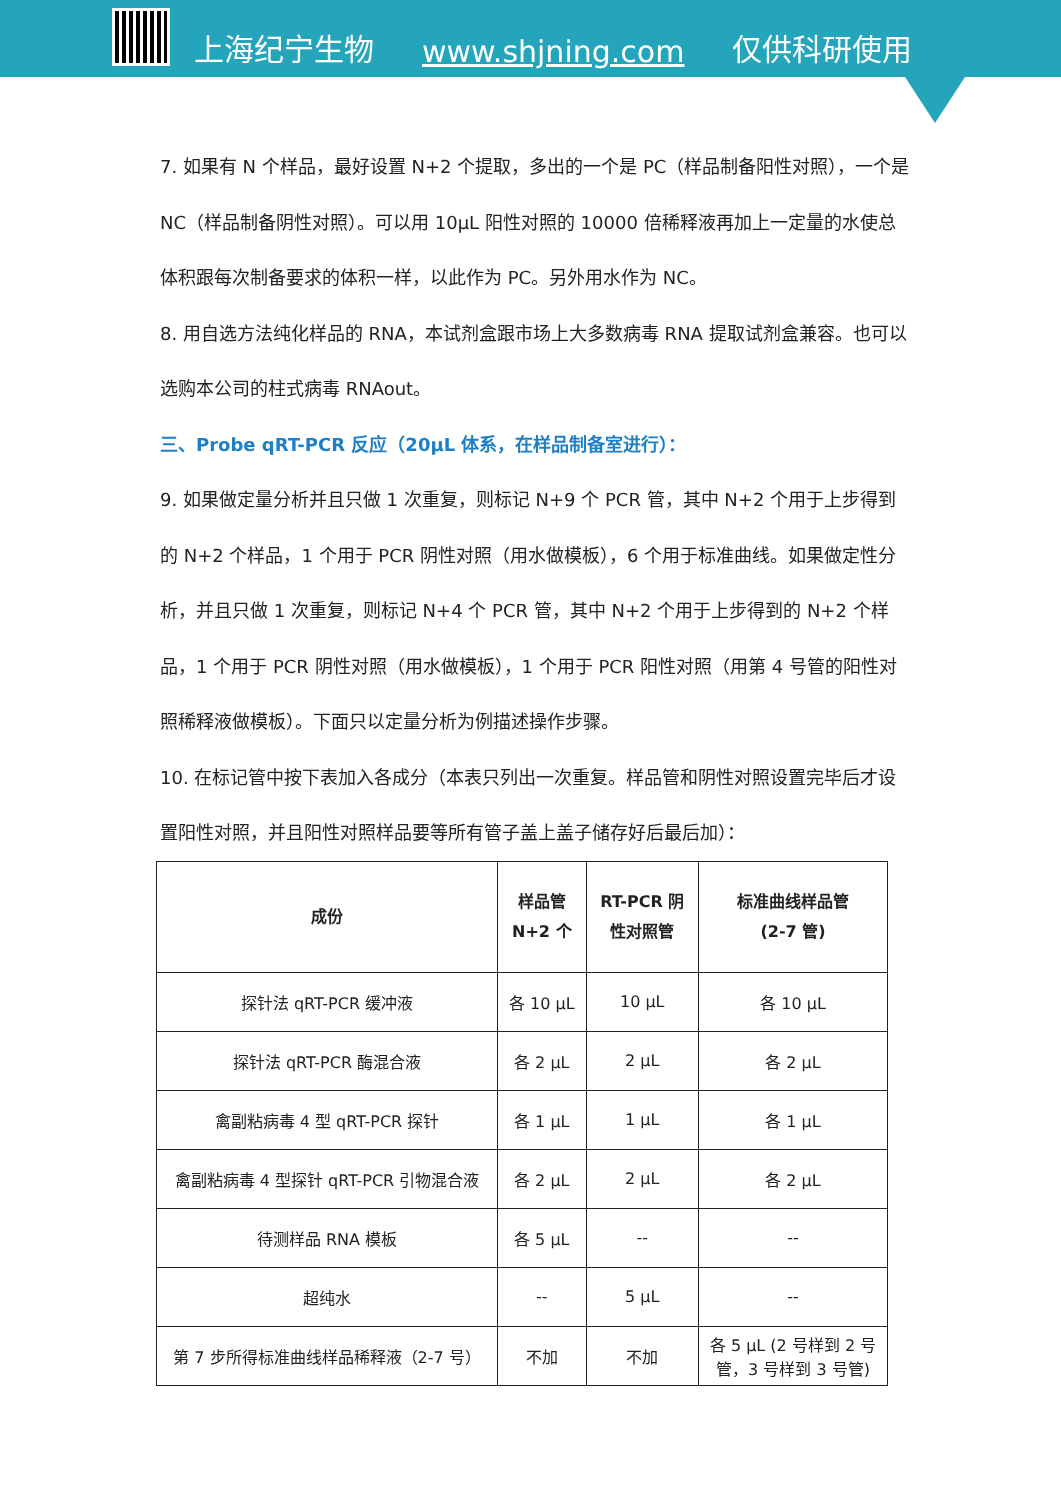上海纪宁生物 www.shjning.com 仅供科研使用
7. 如果有 N 个样品，最好设置 N+2 个提取，多出的一个是 PC（样品制备阳性对照），一个是 NC（样品制备阴性对照）。可以用 10μL 阳性对照的 10000 倍稀释液再加上一定量的水使总体积跟每次制备要求的体积一样，以此作为 PC。另外用水作为 NC。
8. 用自选方法纯化样品的 RNA，本试剂盒跟市场上大多数病毒 RNA 提取试剂盒兼容。也可以选购本公司的柱式病毒 RNAout。
三、Probe qRT-PCR 反应（20μL 体系，在样品制备室进行）：
9. 如果做定量分析并且只做 1 次重复，则标记 N+9 个 PCR 管，其中 N+2 个用于上步得到的 N+2 个样品，1 个用于 PCR 阴性对照（用水做模板），6 个用于标准曲线。如果做定性分析，并且只做 1 次重复，则标记 N+4 个 PCR 管，其中 N+2 个用于上步得到的 N+2 个样品，1 个用于 PCR 阴性对照（用水做模板），1 个用于 PCR 阳性对照（用第 4 号管的阳性对照稀释液做模板）。下面只以定量分析为例描述操作步骤。
10. 在标记管中按下表加入各成分（本表只列出一次重复。样品管和阴性对照设置完毕后才设置阳性对照，并且阳性对照样品要等所有管子盖上盖子储存好后最后加）：
| 成份 | 样品管 N+2 个 | RT-PCR 阴 性对照管 | 标准曲线样品管 (2-7 管) |
| --- | --- | --- | --- |
| 探针法 qRT-PCR 缓冲液 | 各 10 μL | 10 μL | 各 10 μL |
| 探针法 qRT-PCR 酶混合液 | 各 2 μL | 2 μL | 各 2 μL |
| 禽副粘病毒 4 型 qRT-PCR 探针 | 各 1 μL | 1 μL | 各 1 μL |
| 禽副粘病毒 4 型探针 qRT-PCR 引物混合液 | 各 2 μL | 2 μL | 各 2 μL |
| 待测样品 RNA 模板 | 各 5 μL | -- | -- |
| 超纯水 | -- | 5 μL | -- |
| 第 7 步所得标准曲线样品稀释液（2-7 号） | 不加 | 不加 | 各 5 μL (2 号样到 2 号管，3 号样到 3 号管) |